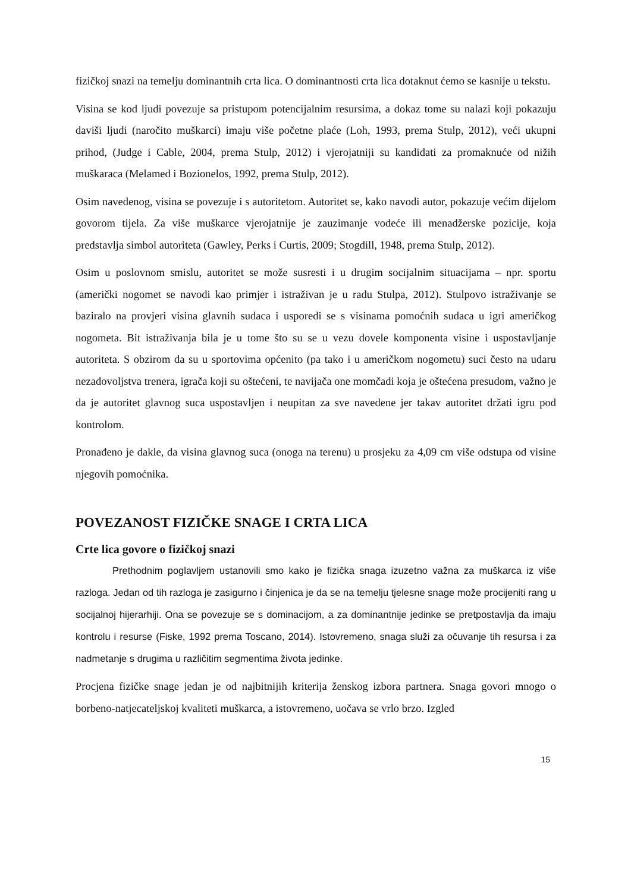fizičkoj snazi na temelju dominantnih crta lica. O dominantnosti crta lica dotaknut ćemo se kasnije u tekstu.
Visina se kod ljudi povezuje sa pristupom potencijalnim resursima, a dokaz tome su nalazi koji pokazuju daviši ljudi (naročito muškarci) imaju više početne plaće (Loh, 1993, prema Stulp, 2012), veći ukupni prihod, (Judge i Cable, 2004, prema Stulp, 2012) i vjerojatniji su kandidati za promaknuće od nižih muškaraca (Melamed i Bozionelos, 1992, prema Stulp, 2012).
Osim navedenog, visina se povezuje i s autoritetom. Autoritet se, kako navodi autor, pokazuje većim dijelom govorom tijela. Za više muškarce vjerojatnije je zauzimanje vodeće ili menadžerske pozicije, koja predstavlja simbol autoriteta (Gawley, Perks i Curtis, 2009; Stogdill, 1948, prema Stulp, 2012).
Osim u poslovnom smislu, autoritet se može susresti i u drugim socijalnim situacijama – npr. sportu (američki nogomet se navodi kao primjer i istraživan je u radu Stulpa, 2012). Stulpovo istraživanje se baziralo na provjeri visina glavnih sudaca i usporedi se s visinama pomoćnih sudaca u igri američkog nogometa. Bit istraživanja bila je u tome što su se u vezu dovele komponenta visine i uspostavljanje autoriteta. S obzirom da su u sportovima općenito (pa tako i u američkom nogometu) suci često na udaru nezadovoljstva trenera, igrača koji su oštećeni, te navijača one momčadi koja je oštećena presudom, važno je da je autoritet glavnog suca uspostavljen i neupitan za sve navedene jer takav autoritet držati igru pod kontrolom.
Pronađeno je dakle, da visina glavnog suca (onoga na terenu) u prosjeku za 4,09 cm više odstupa od visine njegovih pomoćnika.
POVEZANOST FIZIČKE SNAGE I CRTA LICA
Crte lica govore o fizičkoj snazi
Prethodnim poglavljem ustanovili smo kako je fizička snaga izuzetno važna za muškarca iz više razloga. Jedan od tih razloga je zasigurno i činjenica je da se na temelju tjelesne snage može procijeniti rang u socijalnoj hijerarhiji. Ona se povezuje se s dominacijom, a za dominantnije jedinke se pretpostavlja da imaju kontrolu i resurse (Fiske, 1992 prema Toscano, 2014). Istovremeno, snaga služi za očuvanje tih resursa i za nadmetanje s drugima u različitim segmentima života jedinke.
Procjena fizičke snage jedan je od najbitnijih kriterija ženskog izbora partnera. Snaga govori mnogo o borbeno-natjecateljskoj kvaliteti muškarca, a istovremeno, uočava se vrlo brzo. Izgled
15